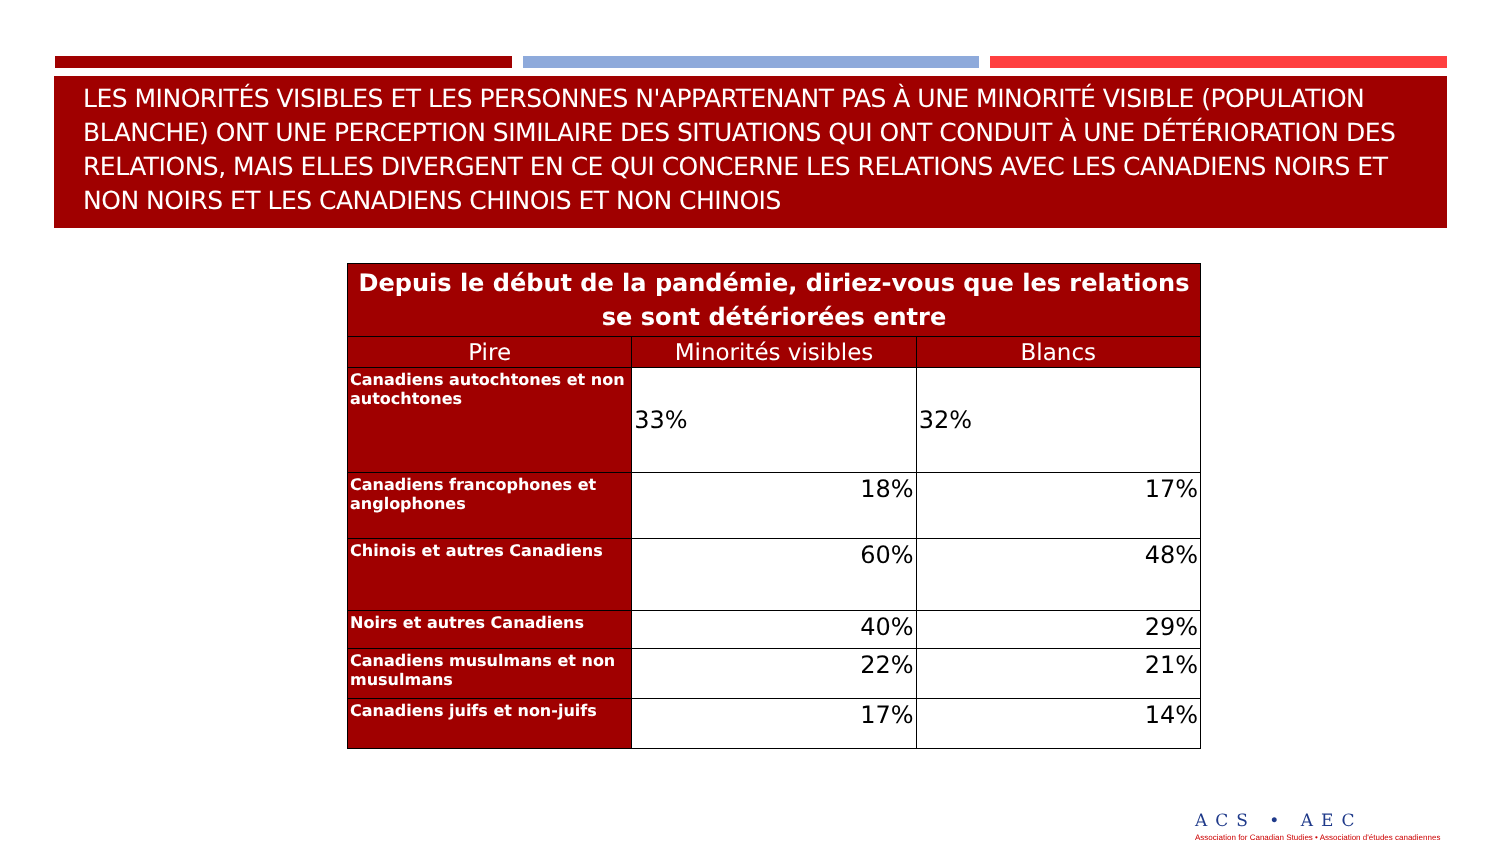LES MINORITÉS VISIBLES ET LES PERSONNES N'APPARTENANT PAS À UNE MINORITÉ VISIBLE (POPULATION BLANCHE) ONT UNE PERCEPTION SIMILAIRE DES SITUATIONS QUI ONT CONDUIT À UNE DÉTÉRIORATION DES RELATIONS, MAIS ELLES DIVERGENT EN CE QUI CONCERNE LES RELATIONS AVEC LES CANADIENS NOIRS ET NON NOIRS ET LES CANADIENS CHINOIS ET NON CHINOIS
| Depuis le début de la pandémie, diriez-vous que les relations se sont détériorées entre | | |
| --- | --- | --- |
| Pire | Minorités visibles | Blancs |
| Canadiens autochtones et non autochtones | 33% | 32% |
| Canadiens francophones et anglophones | 18% | 17% |
| Chinois et autres Canadiens | 60% | 48% |
| Noirs et autres Canadiens | 40% | 29% |
| Canadiens musulmans et non musulmans | 22% | 21% |
| Canadiens juifs et non-juifs | 17% | 14% |
ACS • AEC
Association for Canadian Studies • Association d'études canadiennes